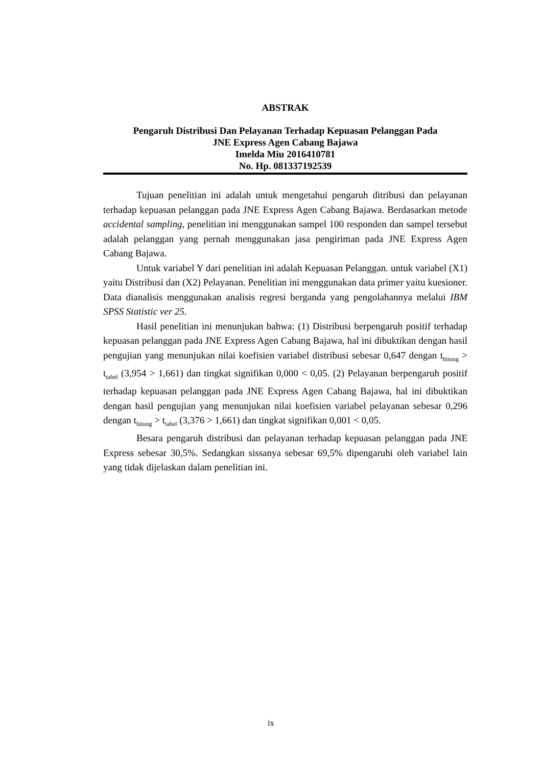ABSTRAK
Pengaruh Distribusi Dan Pelayanan Terhadap Kepuasan Pelanggan Pada
JNE Express Agen Cabang Bajawa
Imelda Miu 2016410781
No. Hp. 081337192539
Tujuan penelitian ini adalah untuk mengetahui pengaruh ditribusi dan pelayanan terhadap kepuasan pelanggan pada JNE Express Agen Cabang Bajawa. Berdasarkan metode accidental sampling, penelitian ini menggunakan sampel 100 responden dan sampel tersebut adalah pelanggan yang pernah menggunakan jasa pengiriman pada JNE Express Agen Cabang Bajawa.
Untuk variabel Y dari penelitian ini adalah Kepuasan Pelanggan. untuk variabel (X1) yaitu Distribusi dan (X2) Pelayanan. Penelitian ini menggunakan data primer yaitu kuesioner. Data dianalisis menggunakan analisis regresi berganda yang pengolahannya melalui IBM SPSS Statistic ver 25.
Hasil penelitian ini menunjukan bahwa: (1) Distribusi berpengaruh positif terhadap kepuasan pelanggan pada JNE Express Agen Cabang Bajawa, hal ini dibuktikan dengan hasil pengujian yang menunjukan nilai koefisien variabel distribusi sebesar 0,647 dengan t<sub>hitung</sub> > t<sub>tabel</sub> (3,954 > 1,661) dan tingkat signifikan 0,000 < 0,05. (2) Pelayanan berpengaruh positif terhadap kepuasan pelanggan pada JNE Express Agen Cabang Bajawa, hal ini dibuktikan dengan hasil pengujian yang menunjukan nilai koefisien variabel pelayanan sebesar 0,296 dengan t<sub>hitung</sub> > t<sub>tabel</sub> (3,376 > 1,661) dan tingkat signifikan 0,001 < 0,05.
Besara pengaruh distribusi dan pelayanan terhadap kepuasan pelanggan pada JNE Express sebesar 30,5%. Sedangkan sissanya sebesar 69,5% dipengaruhi oleh variabel lain yang tidak dijelaskan dalam penelitian ini.
ix